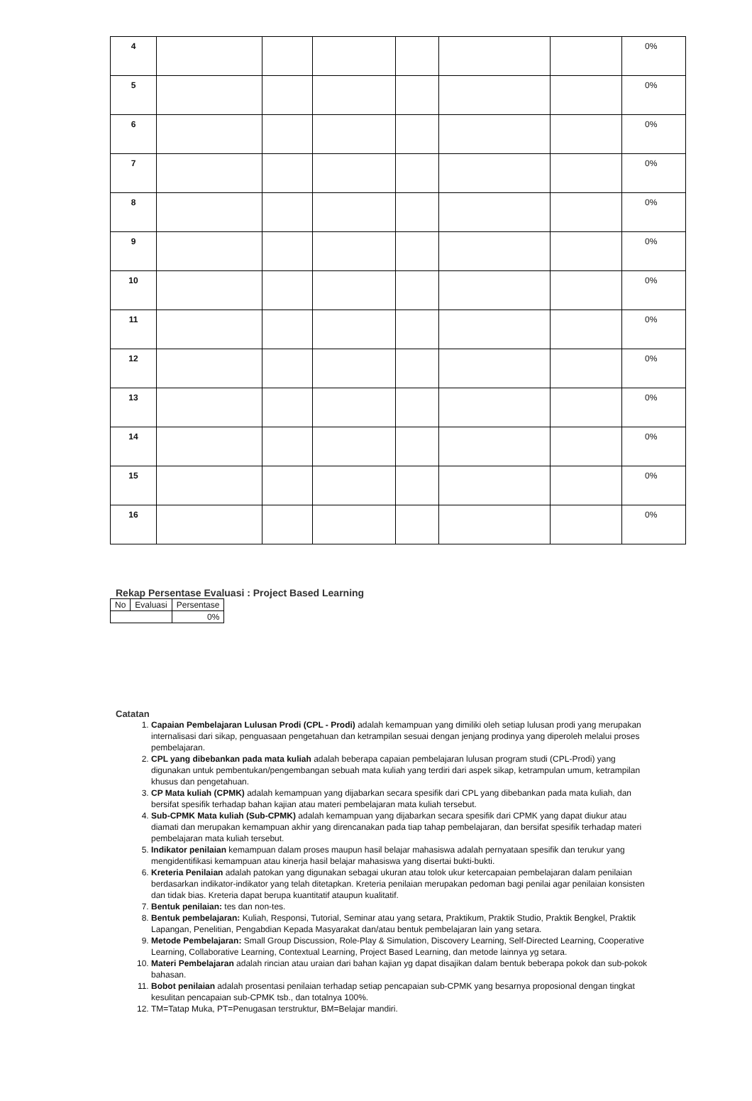| 4 | | | | | | | 0% |
| 5 | | | | | | | 0% |
| 6 | | | | | | | 0% |
| 7 | | | | | | | 0% |
| 8 | | | | | | | 0% |
| 9 | | | | | | | 0% |
| 10 | | | | | | | 0% |
| 11 | | | | | | | 0% |
| 12 | | | | | | | 0% |
| 13 | | | | | | | 0% |
| 14 | | | | | | | 0% |
| 15 | | | | | | | 0% |
| 16 | | | | | | | 0% |
Rekap Persentase Evaluasi : Project Based Learning
| No | Evaluasi | Persentase |
| | | 0% |
Catatan
1. Capaian Pembelajaran Lulusan Prodi (CPL - Prodi) adalah kemampuan yang dimiliki oleh setiap lulusan prodi yang merupakan internalisasi dari sikap, penguasaan pengetahuan dan ketrampilan sesuai dengan jenjang prodinya yang diperoleh melalui proses pembelajaran.
2. CPL yang dibebankan pada mata kuliah adalah beberapa capaian pembelajaran lulusan program studi (CPL-Prodi) yang digunakan untuk pembentukan/pengembangan sebuah mata kuliah yang terdiri dari aspek sikap, ketrampulan umum, ketrampilan khusus dan pengetahuan.
3. CP Mata kuliah (CPMK) adalah kemampuan yang dijabarkan secara spesifik dari CPL yang dibebankan pada mata kuliah, dan bersifat spesifik terhadap bahan kajian atau materi pembelajaran mata kuliah tersebut.
4. Sub-CPMK Mata kuliah (Sub-CPMK) adalah kemampuan yang dijabarkan secara spesifik dari CPMK yang dapat diukur atau diamati dan merupakan kemampuan akhir yang direncanakan pada tiap tahap pembelajaran, dan bersifat spesifik terhadap materi pembelajaran mata kuliah tersebut.
5. Indikator penilaian kemampuan dalam proses maupun hasil belajar mahasiswa adalah pernyataan spesifik dan terukur yang mengidentifikasi kemampuan atau kinerja hasil belajar mahasiswa yang disertai bukti-bukti.
6. Kreteria Penilaian adalah patokan yang digunakan sebagai ukuran atau tolok ukur ketercapaian pembelajaran dalam penilaian berdasarkan indikator-indikator yang telah ditetapkan. Kreteria penilaian merupakan pedoman bagi penilai agar penilaian konsisten dan tidak bias. Kreteria dapat berupa kuantitatif ataupun kualitatif.
7. Bentuk penilaian: tes dan non-tes.
8. Bentuk pembelajaran: Kuliah, Responsi, Tutorial, Seminar atau yang setara, Praktikum, Praktik Studio, Praktik Bengkel, Praktik Lapangan, Penelitian, Pengabdian Kepada Masyarakat dan/atau bentuk pembelajaran lain yang setara.
9. Metode Pembelajaran: Small Group Discussion, Role-Play & Simulation, Discovery Learning, Self-Directed Learning, Cooperative Learning, Collaborative Learning, Contextual Learning, Project Based Learning, dan metode lainnya yg setara.
10. Materi Pembelajaran adalah rincian atau uraian dari bahan kajian yg dapat disajikan dalam bentuk beberapa pokok dan sub-pokok bahasan.
11. Bobot penilaian adalah prosentasi penilaian terhadap setiap pencapaian sub-CPMK yang besarnya proposional dengan tingkat kesulitan pencapaian sub-CPMK tsb., dan totalnya 100%.
12. TM=Tatap Muka, PT=Penugasan terstruktur, BM=Belajar mandiri.